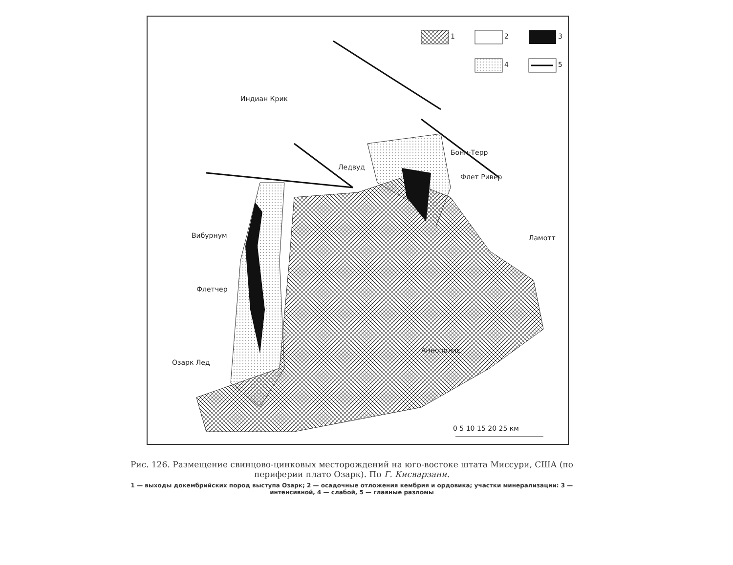1 2 3
4 5
Индиан Крик
Бонн-Терр
Ледвуд
Флет Ривер
Вибурнум Ламотт
Флетчер
Аннополис
Озарк Лед
0 5 10 15 20 25 км
Рис. 126. Размещение свинцово-цинковых месторождений на юго-востоке штата Миссури, США (по периферии плато Озарк). По Г. Кисварзани.
1 — выходы докембрийских пород выступа Озарк; 2 — осадочные отложения кембрия и ордовика; участки минерализации: 3 — интенсивной, 4 — слабой, 5 — главные разломы